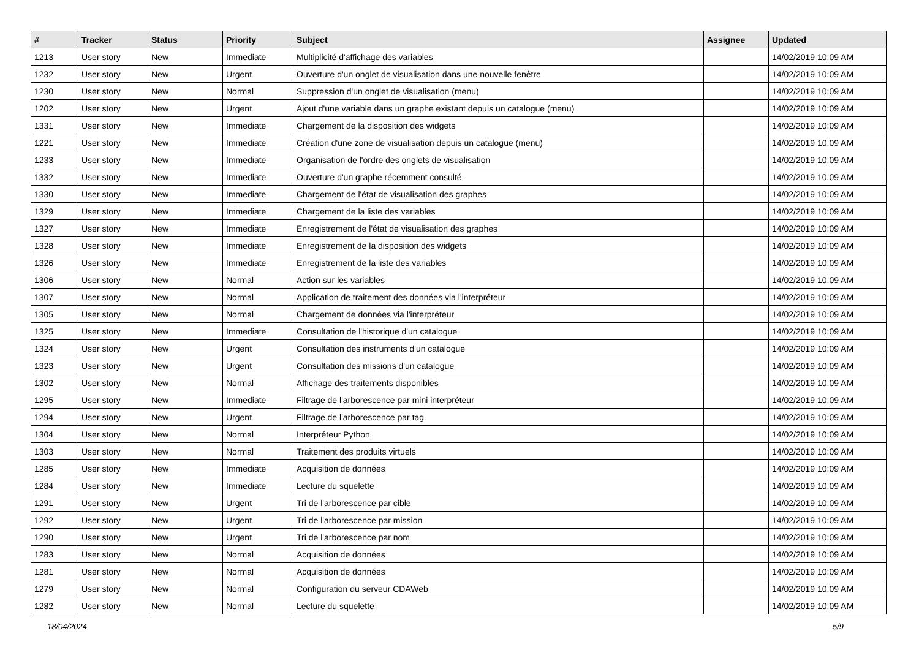| # | Tracker | Status | Priority | Subject | Assignee | Updated |
| --- | --- | --- | --- | --- | --- | --- |
| 1213 | User story | New | Immediate | Multiplicité d'affichage des variables | | 14/02/2019 10:09 AM |
| 1232 | User story | New | Urgent | Ouverture d'un onglet de visualisation dans une nouvelle fenêtre | | 14/02/2019 10:09 AM |
| 1230 | User story | New | Normal | Suppression d'un onglet de visualisation (menu) | | 14/02/2019 10:09 AM |
| 1202 | User story | New | Urgent | Ajout d'une variable dans un graphe existant depuis un catalogue (menu) | | 14/02/2019 10:09 AM |
| 1331 | User story | New | Immediate | Chargement de la disposition des widgets | | 14/02/2019 10:09 AM |
| 1221 | User story | New | Immediate | Création d'une zone de visualisation depuis un catalogue (menu) | | 14/02/2019 10:09 AM |
| 1233 | User story | New | Immediate | Organisation de l'ordre des onglets de visualisation | | 14/02/2019 10:09 AM |
| 1332 | User story | New | Immediate | Ouverture d'un graphe récemment consulté | | 14/02/2019 10:09 AM |
| 1330 | User story | New | Immediate | Chargement de l'état de visualisation des graphes | | 14/02/2019 10:09 AM |
| 1329 | User story | New | Immediate | Chargement de la liste des variables | | 14/02/2019 10:09 AM |
| 1327 | User story | New | Immediate | Enregistrement de l'état de visualisation des graphes | | 14/02/2019 10:09 AM |
| 1328 | User story | New | Immediate | Enregistrement de la disposition des widgets | | 14/02/2019 10:09 AM |
| 1326 | User story | New | Immediate | Enregistrement de la liste des variables | | 14/02/2019 10:09 AM |
| 1306 | User story | New | Normal | Action sur les variables | | 14/02/2019 10:09 AM |
| 1307 | User story | New | Normal | Application de traitement des données via l'interpréteur | | 14/02/2019 10:09 AM |
| 1305 | User story | New | Normal | Chargement de données via l'interpréteur | | 14/02/2019 10:09 AM |
| 1325 | User story | New | Immediate | Consultation de l'historique d'un catalogue | | 14/02/2019 10:09 AM |
| 1324 | User story | New | Urgent | Consultation des instruments d'un catalogue | | 14/02/2019 10:09 AM |
| 1323 | User story | New | Urgent | Consultation des missions d'un catalogue | | 14/02/2019 10:09 AM |
| 1302 | User story | New | Normal | Affichage des traitements disponibles | | 14/02/2019 10:09 AM |
| 1295 | User story | New | Immediate | Filtrage de l'arborescence par mini interpréteur | | 14/02/2019 10:09 AM |
| 1294 | User story | New | Urgent | Filtrage de l'arborescence par tag | | 14/02/2019 10:09 AM |
| 1304 | User story | New | Normal | Interpréteur Python | | 14/02/2019 10:09 AM |
| 1303 | User story | New | Normal | Traitement des produits virtuels | | 14/02/2019 10:09 AM |
| 1285 | User story | New | Immediate | Acquisition de données | | 14/02/2019 10:09 AM |
| 1284 | User story | New | Immediate | Lecture du squelette | | 14/02/2019 10:09 AM |
| 1291 | User story | New | Urgent | Tri de l'arborescence par cible | | 14/02/2019 10:09 AM |
| 1292 | User story | New | Urgent | Tri de l'arborescence par mission | | 14/02/2019 10:09 AM |
| 1290 | User story | New | Urgent | Tri de l'arborescence par nom | | 14/02/2019 10:09 AM |
| 1283 | User story | New | Normal | Acquisition de données | | 14/02/2019 10:09 AM |
| 1281 | User story | New | Normal | Acquisition de données | | 14/02/2019 10:09 AM |
| 1279 | User story | New | Normal | Configuration du serveur CDAWeb | | 14/02/2019 10:09 AM |
| 1282 | User story | New | Normal | Lecture du squelette | | 14/02/2019 10:09 AM |
18/04/2024 5/9